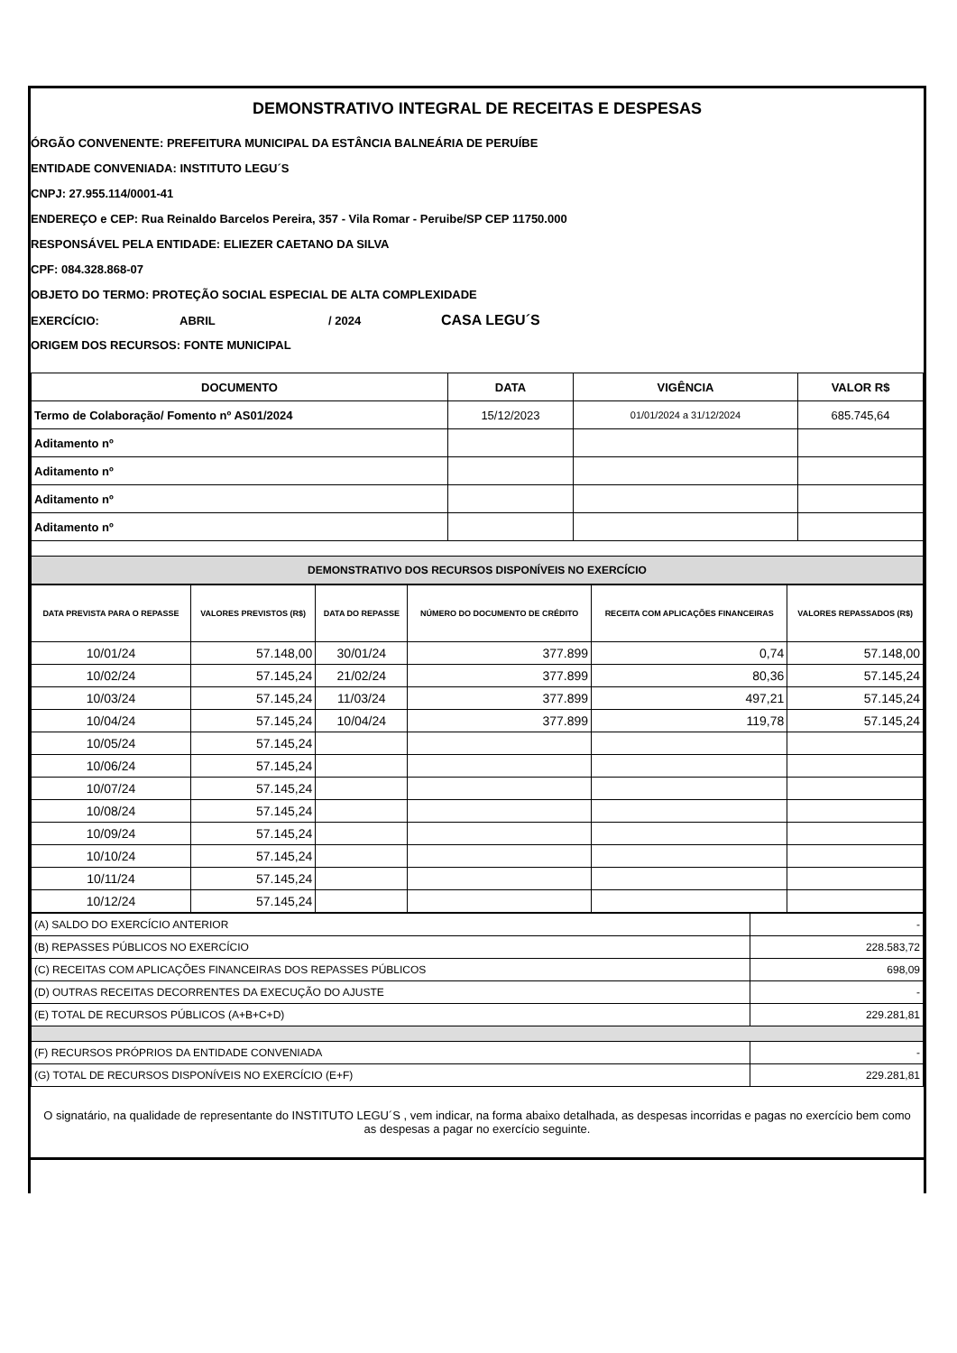DEMONSTRATIVO INTEGRAL DE RECEITAS E DESPESAS
ÓRGÃO CONVENENTE: PREFEITURA MUNICIPAL DA ESTÂNCIA BALNEÁRIA DE PERUÍBE
ENTIDADE CONVENIADA: INSTITUTO LEGU´S
CNPJ: 27.955.114/0001-41
ENDEREÇO e CEP: Rua Reinaldo Barcelos Pereira, 357 - Vila Romar - Peruibe/SP CEP 11750.000
RESPONSÁVEL PELA ENTIDADE: ELIEZER CAETANO DA SILVA
CPF: 084.328.868-07
OBJETO DO TERMO: PROTEÇÃO SOCIAL ESPECIAL DE ALTA COMPLEXIDADE
EXERCÍCIO: ABRIL / 2024 CASA LEGU´S
ORIGEM DOS RECURSOS: FONTE MUNICIPAL
| DOCUMENTO | DATA | VIGÊNCIA | VALOR R$ |
| --- | --- | --- | --- |
| Termo de Colaboração/ Fomento nº AS01/2024 | 15/12/2023 | 01/01/2024 a 31/12/2024 | 685.745,64 |
| Aditamento nº | | | |
| Aditamento nº | | | |
| Aditamento nº | | | |
| Aditamento nº | | | |
| DEMONSTRATIVO DOS RECURSOS DISPONÍVEIS NO EXERCÍCIO | | | |
| DATA PREVISTA PARA O REPASSE | VALORES PREVISTOS (R$) | DATA DO REPASSE | NÚMERO DO DOCUMENTO DE CRÉDITO | RECEITA COM APLICAÇÕES FINANCEIRAS | VALORES REPASSADOS (R$) |
| --- | --- | --- | --- | --- | --- |
| 10/01/24 | 57.148,00 | 30/01/24 | 377.899 | 0,74 | 57.148,00 |
| 10/02/24 | 57.145,24 | 21/02/24 | 377.899 | 80,36 | 57.145,24 |
| 10/03/24 | 57.145,24 | 11/03/24 | 377.899 | 497,21 | 57.145,24 |
| 10/04/24 | 57.145,24 | 10/04/24 | 377.899 | 119,78 | 57.145,24 |
| 10/05/24 | 57.145,24 | | | | |
| 10/06/24 | 57.145,24 | | | | |
| 10/07/24 | 57.145,24 | | | | |
| 10/08/24 | 57.145,24 | | | | |
| 10/09/24 | 57.145,24 | | | | |
| 10/10/24 | 57.145,24 | | | | |
| 10/11/24 | 57.145,24 | | | | |
| 10/12/24 | 57.145,24 | | | | |
| (A) SALDO DO EXERCÍCIO ANTERIOR | - |
| (B) REPASSES PÚBLICOS NO EXERCÍCIO | 228.583,72 |
| (C) RECEITAS COM APLICAÇÕES FINANCEIRAS DOS REPASSES PÚBLICOS | 698,09 |
| (D) OUTRAS RECEITAS DECORRENTES DA EXECUÇÃO DO AJUSTE | - |
| (E) TOTAL DE RECURSOS PÚBLICOS (A+B+C+D) | 229.281,81 |
| (F) RECURSOS PRÓPRIOS DA ENTIDADE CONVENIADA | - |
| (G) TOTAL DE RECURSOS DISPONÍVEIS NO EXERCÍCIO (E+F) | 229.281,81 |
O signatário, na qualidade de representante do INSTITUTO LEGU´S , vem indicar, na forma abaixo detalhada, as despesas incorridas e pagas no exercício bem como as despesas a pagar no exercício seguinte.